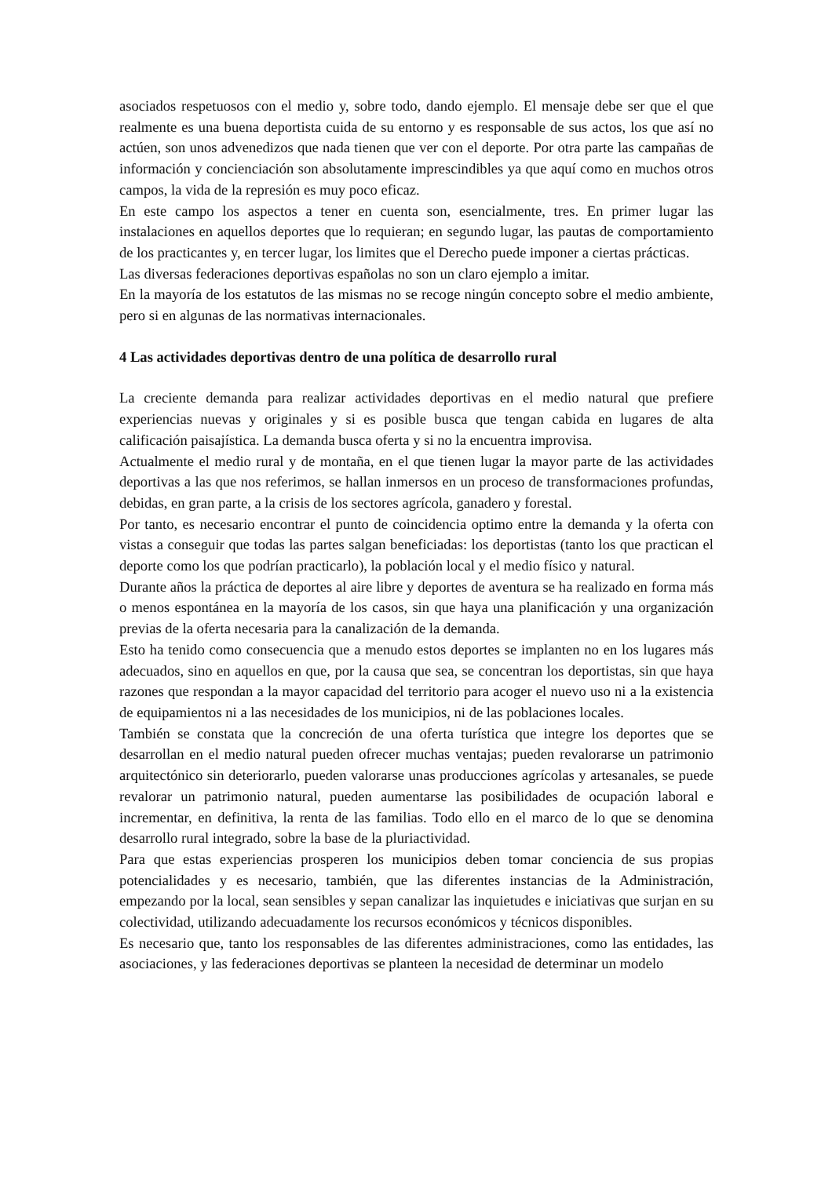asociados respetuosos con el medio y, sobre todo, dando ejemplo. El mensaje debe ser que el que realmente es una buena deportista cuida de su entorno y es responsable de sus actos, los que así no actúen, son unos advenedizos que nada tienen que ver con el deporte. Por otra parte las campañas de información y concienciación son absolutamente imprescindibles ya que aquí como en muchos otros campos, la vida de la represión es muy poco eficaz.
En este campo los aspectos a tener en cuenta son, esencialmente, tres. En primer lugar las instalaciones en aquellos deportes que lo requieran; en segundo lugar, las pautas de comportamiento de los practicantes y, en tercer lugar, los limites que el Derecho puede imponer a ciertas prácticas.
Las diversas federaciones deportivas españolas no son un claro ejemplo a imitar.
En la mayoría de los estatutos de las mismas no se recoge ningún concepto sobre el medio ambiente, pero si en algunas de las normativas internacionales.
4 Las actividades deportivas dentro de una política de desarrollo rural
La creciente demanda para realizar actividades deportivas en el medio natural que prefiere experiencias nuevas y originales y si es posible busca que tengan cabida en lugares de alta calificación paisajística. La demanda busca oferta y si no la encuentra improvisa.
Actualmente el medio rural y de montaña, en el que tienen lugar la mayor parte de las actividades deportivas a las que nos referimos, se hallan inmersos en un proceso de transformaciones profundas, debidas, en gran parte, a la crisis de los sectores agrícola, ganadero y forestal.
Por tanto, es necesario encontrar el punto de coincidencia optimo entre la demanda y la oferta con vistas a conseguir que todas las partes salgan beneficiadas: los deportistas (tanto los que practican el deporte como los que podrían practicarlo), la población local y el medio físico y natural.
Durante años la práctica de deportes al aire libre y deportes de aventura se ha realizado en forma más o menos espontánea en la mayoría de los casos, sin que haya una planificación y una organización previas de la oferta necesaria para la canalización de la demanda.
Esto ha tenido como consecuencia que a menudo estos deportes se implanten no en los lugares más adecuados, sino en aquellos en que, por la causa que sea, se concentran los deportistas, sin que haya razones que respondan a la mayor capacidad del territorio para acoger el nuevo uso ni a la existencia de equipamientos ni a las necesidades de los municipios, ni de las poblaciones locales.
También se constata que la concreción de una oferta turística que integre los deportes que se desarrollan en el medio natural pueden ofrecer muchas ventajas; pueden revalorarse un patrimonio arquitectónico sin deteriorarlo, pueden valorarse unas producciones agrícolas y artesanales, se puede revalorar un patrimonio natural, pueden aumentarse las posibilidades de ocupación laboral e incrementar, en definitiva, la renta de las familias. Todo ello en el marco de lo que se denomina desarrollo rural integrado, sobre la base de la pluriactividad.
Para que estas experiencias prosperen los municipios deben tomar conciencia de sus propias potencialidades y es necesario, también, que las diferentes instancias de la Administración, empezando por la local, sean sensibles y sepan canalizar las inquietudes e iniciativas que surjan en su colectividad, utilizando adecuadamente los recursos económicos y técnicos disponibles.
Es necesario que, tanto los responsables de las diferentes administraciones, como las entidades, las asociaciones, y las federaciones deportivas se planteen la necesidad de determinar un modelo